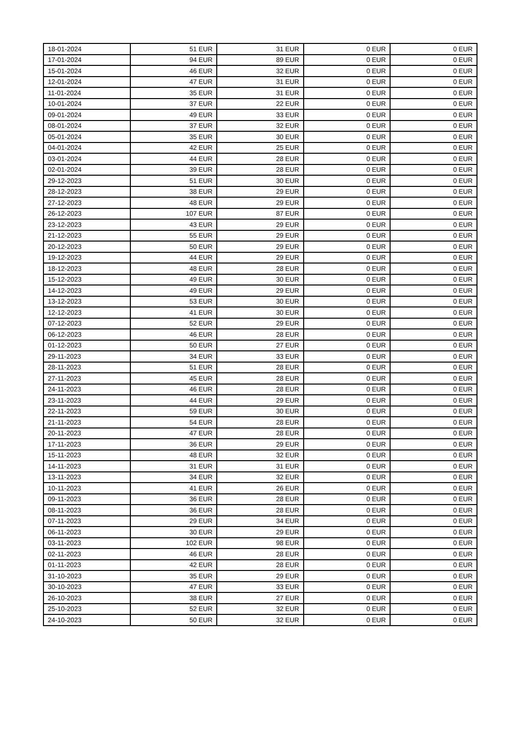| 18-01-2024 | 51 EUR | 31 EUR | 0 EUR | 0 EUR |
| 17-01-2024 | 94 EUR | 89 EUR | 0 EUR | 0 EUR |
| 15-01-2024 | 46 EUR | 32 EUR | 0 EUR | 0 EUR |
| 12-01-2024 | 47 EUR | 31 EUR | 0 EUR | 0 EUR |
| 11-01-2024 | 35 EUR | 31 EUR | 0 EUR | 0 EUR |
| 10-01-2024 | 37 EUR | 22 EUR | 0 EUR | 0 EUR |
| 09-01-2024 | 49 EUR | 33 EUR | 0 EUR | 0 EUR |
| 08-01-2024 | 37 EUR | 32 EUR | 0 EUR | 0 EUR |
| 05-01-2024 | 35 EUR | 30 EUR | 0 EUR | 0 EUR |
| 04-01-2024 | 42 EUR | 25 EUR | 0 EUR | 0 EUR |
| 03-01-2024 | 44 EUR | 28 EUR | 0 EUR | 0 EUR |
| 02-01-2024 | 39 EUR | 28 EUR | 0 EUR | 0 EUR |
| 29-12-2023 | 51 EUR | 30 EUR | 0 EUR | 0 EUR |
| 28-12-2023 | 38 EUR | 29 EUR | 0 EUR | 0 EUR |
| 27-12-2023 | 48 EUR | 29 EUR | 0 EUR | 0 EUR |
| 26-12-2023 | 107 EUR | 87 EUR | 0 EUR | 0 EUR |
| 23-12-2023 | 43 EUR | 29 EUR | 0 EUR | 0 EUR |
| 21-12-2023 | 55 EUR | 29 EUR | 0 EUR | 0 EUR |
| 20-12-2023 | 50 EUR | 29 EUR | 0 EUR | 0 EUR |
| 19-12-2023 | 44 EUR | 29 EUR | 0 EUR | 0 EUR |
| 18-12-2023 | 48 EUR | 28 EUR | 0 EUR | 0 EUR |
| 15-12-2023 | 49 EUR | 30 EUR | 0 EUR | 0 EUR |
| 14-12-2023 | 49 EUR | 29 EUR | 0 EUR | 0 EUR |
| 13-12-2023 | 53 EUR | 30 EUR | 0 EUR | 0 EUR |
| 12-12-2023 | 41 EUR | 30 EUR | 0 EUR | 0 EUR |
| 07-12-2023 | 52 EUR | 29 EUR | 0 EUR | 0 EUR |
| 06-12-2023 | 46 EUR | 28 EUR | 0 EUR | 0 EUR |
| 01-12-2023 | 50 EUR | 27 EUR | 0 EUR | 0 EUR |
| 29-11-2023 | 34 EUR | 33 EUR | 0 EUR | 0 EUR |
| 28-11-2023 | 51 EUR | 28 EUR | 0 EUR | 0 EUR |
| 27-11-2023 | 45 EUR | 28 EUR | 0 EUR | 0 EUR |
| 24-11-2023 | 46 EUR | 28 EUR | 0 EUR | 0 EUR |
| 23-11-2023 | 44 EUR | 29 EUR | 0 EUR | 0 EUR |
| 22-11-2023 | 59 EUR | 30 EUR | 0 EUR | 0 EUR |
| 21-11-2023 | 54 EUR | 28 EUR | 0 EUR | 0 EUR |
| 20-11-2023 | 47 EUR | 28 EUR | 0 EUR | 0 EUR |
| 17-11-2023 | 36 EUR | 29 EUR | 0 EUR | 0 EUR |
| 15-11-2023 | 48 EUR | 32 EUR | 0 EUR | 0 EUR |
| 14-11-2023 | 31 EUR | 31 EUR | 0 EUR | 0 EUR |
| 13-11-2023 | 34 EUR | 32 EUR | 0 EUR | 0 EUR |
| 10-11-2023 | 41 EUR | 26 EUR | 0 EUR | 0 EUR |
| 09-11-2023 | 36 EUR | 28 EUR | 0 EUR | 0 EUR |
| 08-11-2023 | 36 EUR | 28 EUR | 0 EUR | 0 EUR |
| 07-11-2023 | 29 EUR | 34 EUR | 0 EUR | 0 EUR |
| 06-11-2023 | 30 EUR | 29 EUR | 0 EUR | 0 EUR |
| 03-11-2023 | 102 EUR | 98 EUR | 0 EUR | 0 EUR |
| 02-11-2023 | 46 EUR | 28 EUR | 0 EUR | 0 EUR |
| 01-11-2023 | 42 EUR | 28 EUR | 0 EUR | 0 EUR |
| 31-10-2023 | 35 EUR | 29 EUR | 0 EUR | 0 EUR |
| 30-10-2023 | 47 EUR | 33 EUR | 0 EUR | 0 EUR |
| 26-10-2023 | 38 EUR | 27 EUR | 0 EUR | 0 EUR |
| 25-10-2023 | 52 EUR | 32 EUR | 0 EUR | 0 EUR |
| 24-10-2023 | 50 EUR | 32 EUR | 0 EUR | 0 EUR |